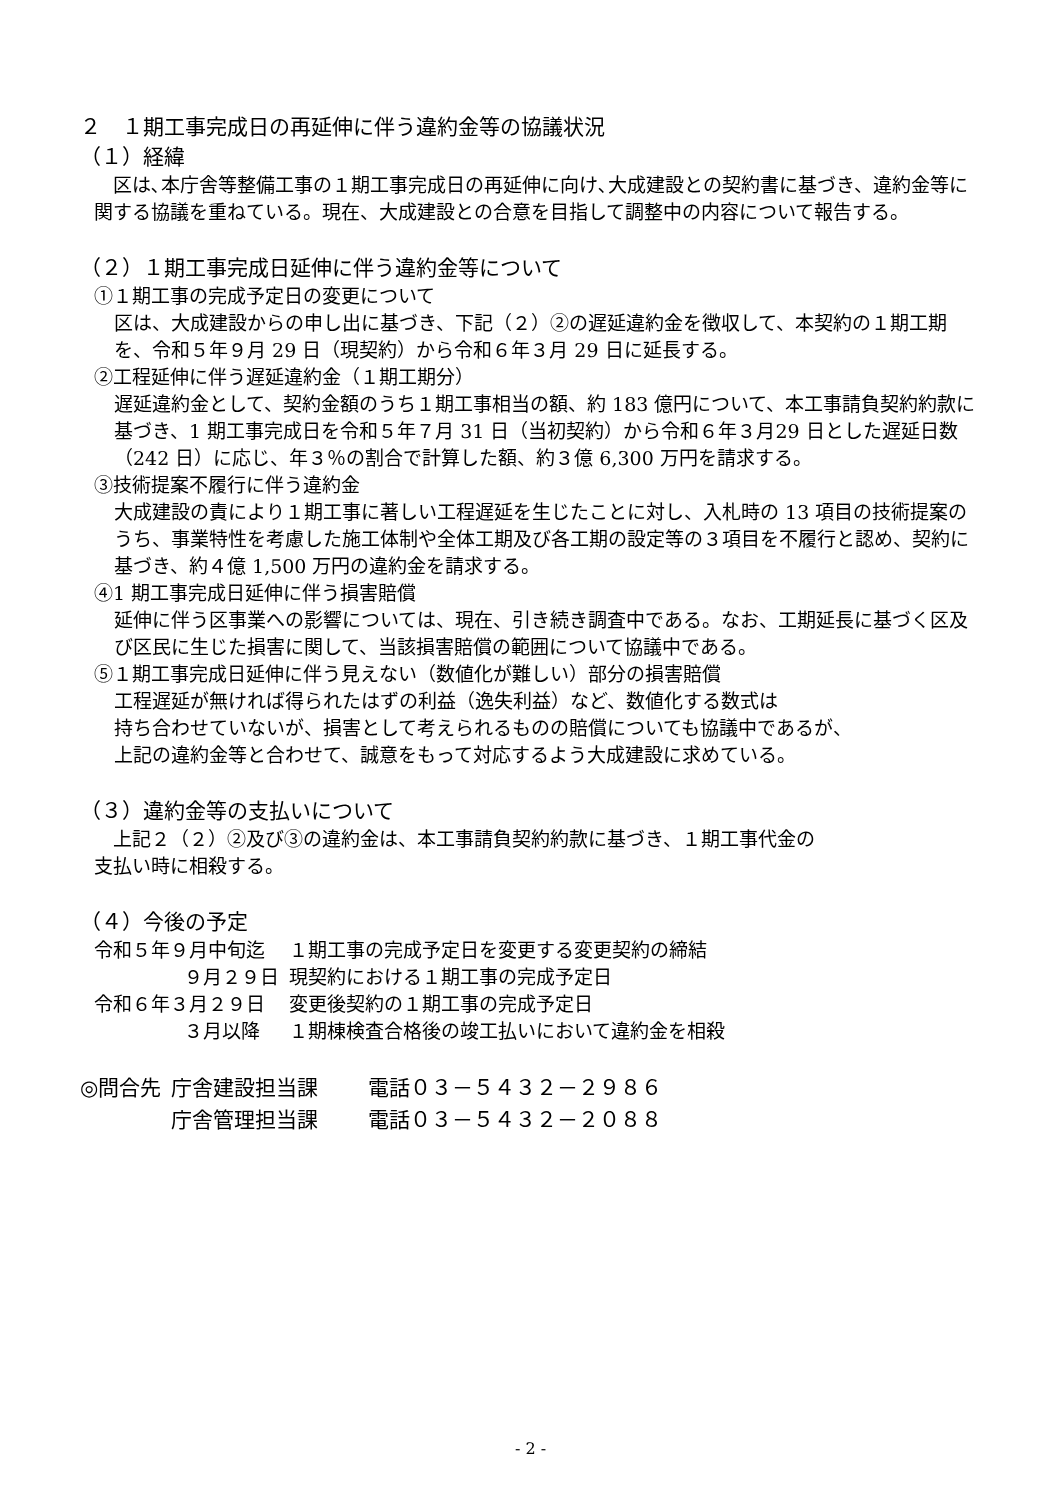２　１期工事完成日の再延伸に伴う違約金等の協議状況
（１）経緯
　区は､本庁舎等整備工事の１期工事完成日の再延伸に向け､大成建設との契約書に基づき、違約金等に関する協議を重ねている。現在、大成建設との合意を目指して調整中の内容について報告する。
（２）１期工事完成日延伸に伴う違約金等について
①１期工事の完成予定日の変更について
区は、大成建設からの申し出に基づき、下記（２）②の遅延違約金を徴収して、本契約の１期工期を、令和５年９月 29 日（現契約）から令和６年３月 29 日に延長する。
②工程延伸に伴う遅延違約金（１期工期分）
遅延違約金として、契約金額のうち１期工事相当の額、約 183 億円について、本工事請負契約約款に基づき、1 期工事完成日を令和５年７月 31 日（当初契約）から令和６年３月29 日とした遅延日数（242 日）に応じ、年３％の割合で計算した額、約３億 6,300 万円を請求する。
③技術提案不履行に伴う違約金
大成建設の責により１期工事に著しい工程遅延を生じたことに対し、入札時の 13 項目の技術提案のうち、事業特性を考慮した施工体制や全体工期及び各工期の設定等の３項目を不履行と認め、契約に基づき、約４億 1,500 万円の違約金を請求する。
④1 期工事完成日延伸に伴う損害賠償
延伸に伴う区事業への影響については、現在、引き続き調査中である。なお、工期延長に基づく区及び区民に生じた損害に関して、当該損害賠償の範囲について協議中である。
⑤１期工事完成日延伸に伴う見えない（数値化が難しい）部分の損害賠償
工程遅延が無ければ得られたはずの利益（逸失利益）など、数値化する数式は
持ち合わせていないが、損害として考えられるものの賠償についても協議中であるが、
上記の違約金等と合わせて、誠意をもって対応するよう大成建設に求めている。
（３）違約金等の支払いについて
　上記２（２）②及び③の違約金は、本工事請負契約約款に基づき、１期工事代金の
支払い時に相殺する。
（４）今後の予定
| 令和５年９月中旬迄 | １期工事の完成予定日を変更する変更契約の締結 |
| ９月２９日 | 現契約における１期工事の完成予定日 |
| 令和６年３月２９日 | 変更後契約の１期工事の完成予定日 |
| ３月以降 | １期棟検査合格後の竣工払いにおいて違約金を相殺 |
| ◎問合先 | 庁舎建設担当課 | 電話０３－５４３２－２９８６ |
| | 庁舎管理担当課 | 電話０３－５４３２－２０８８ |
- 2 -